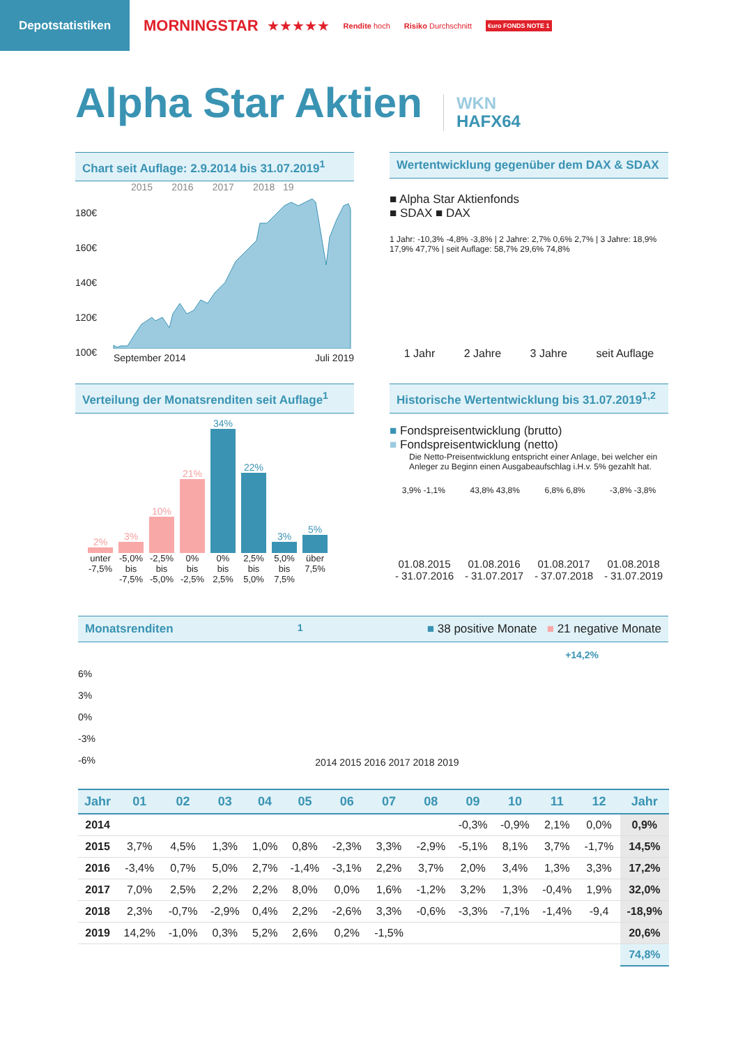Depotstatistiken
MORNINGSTAR ★★★★★
Rendite hoch Risiko Durchschnitt
€uro FONDS NOTE 1
Alpha Star Aktien
WKN
HAFX64
Chart seit Auflage: 2.9.2014 bis 31.07.2019<sup>1</sup>
2015 2016 2017 2018 19
180€
160€
140€
120€
100€
September 2014 Juli 2019
Wertentwicklung gegenüber dem DAX & SDAX
■ Alpha Star Aktienfonds
■ SDAX ■ DAX
1 Jahr: -10,3% -4,8% -3,8% | 2 Jahre: 2,7% 0,6% 2,7% | 3 Jahre: 18,9% 17,9% 47,7% | seit Auflage: 58,7% 29,6% 74,8%
1 Jahr 2 Jahre 3 Jahre seit Auflage
Verteilung der Monatsrenditen seit Auflage<sup>1</sup>
2%
3%
10%
21%
34%
22%
3%
5%
unter -7,5% -5,0% bis -7,5% -2,5% bis -5,0% 0% bis -2,5% 0% bis 2,5% 2,5% bis 5,0% 5,0% bis 7,5% über 7,5%
Historische Wertentwicklung bis 31.07.2019<sup>1,2</sup>
■ Fondspreisentwicklung (brutto)
■ Fondspreisentwicklung (netto)
Die Netto-Preisentwicklung entspricht einer Anlage, bei welcher ein Anleger zu Beginn einen Ausgabeaufschlag i.H.v. 5% gezahlt hat.
3,9% -1,1% 43,8% 43,8% 6,8% 6,8% -3,8% -3,8%
01.08.2015
- 31.07.2016 01.08.2016
- 31.07.2017 01.08.2017
- 37.07.2018 01.08.2018
- 31.07.2019
Monatsrenditen<sup>1</sup> ■ 38 positive Monate ■ 21 negative Monate
+14,2%
6%
3%
0%
-3%
-6%
2014 2015 2016 2017 2018 2019
| Jahr | 01 | 02 | 03 | 04 | 05 | 06 | 07 | 08 | 09 | 10 | 11 | 12 | Jahr |
| --- | --- | --- | --- | --- | --- | --- | --- | --- | --- | --- | --- | --- | --- |
| 2014 | | | | | | | | | -0,3% | -0,9% | 2,1% | 0,0% | 0,9% |
| 2015 | 3,7% | 4,5% | 1,3% | 1,0% | 0,8% | -2,3% | 3,3% | -2,9% | -5,1% | 8,1% | 3,7% | -1,7% | 14,5% |
| 2016 | -3,4% | 0,7% | 5,0% | 2,7% | -1,4% | -3,1% | 2,2% | 3,7% | 2,0% | 3,4% | 1,3% | 3,3% | 17,2% |
| 2017 | 7,0% | 2,5% | 2,2% | 2,2% | 8,0% | 0,0% | 1,6% | -1,2% | 3,2% | 1,3% | -0,4% | 1,9% | 32,0% |
| 2018 | 2,3% | -0,7% | -2,9% | 0,4% | 2,2% | -2,6% | 3,3% | -0,6% | -3,3% | -7,1% | -1,4% | -9,4 | -18,9% |
| 2019 | 14,2% | -1,0% | 0,3% | 5,2% | 2,6% | 0,2% | -1,5% | | | | | | 20,6% |
| | | | | | | | | | | | | | 74,8% |